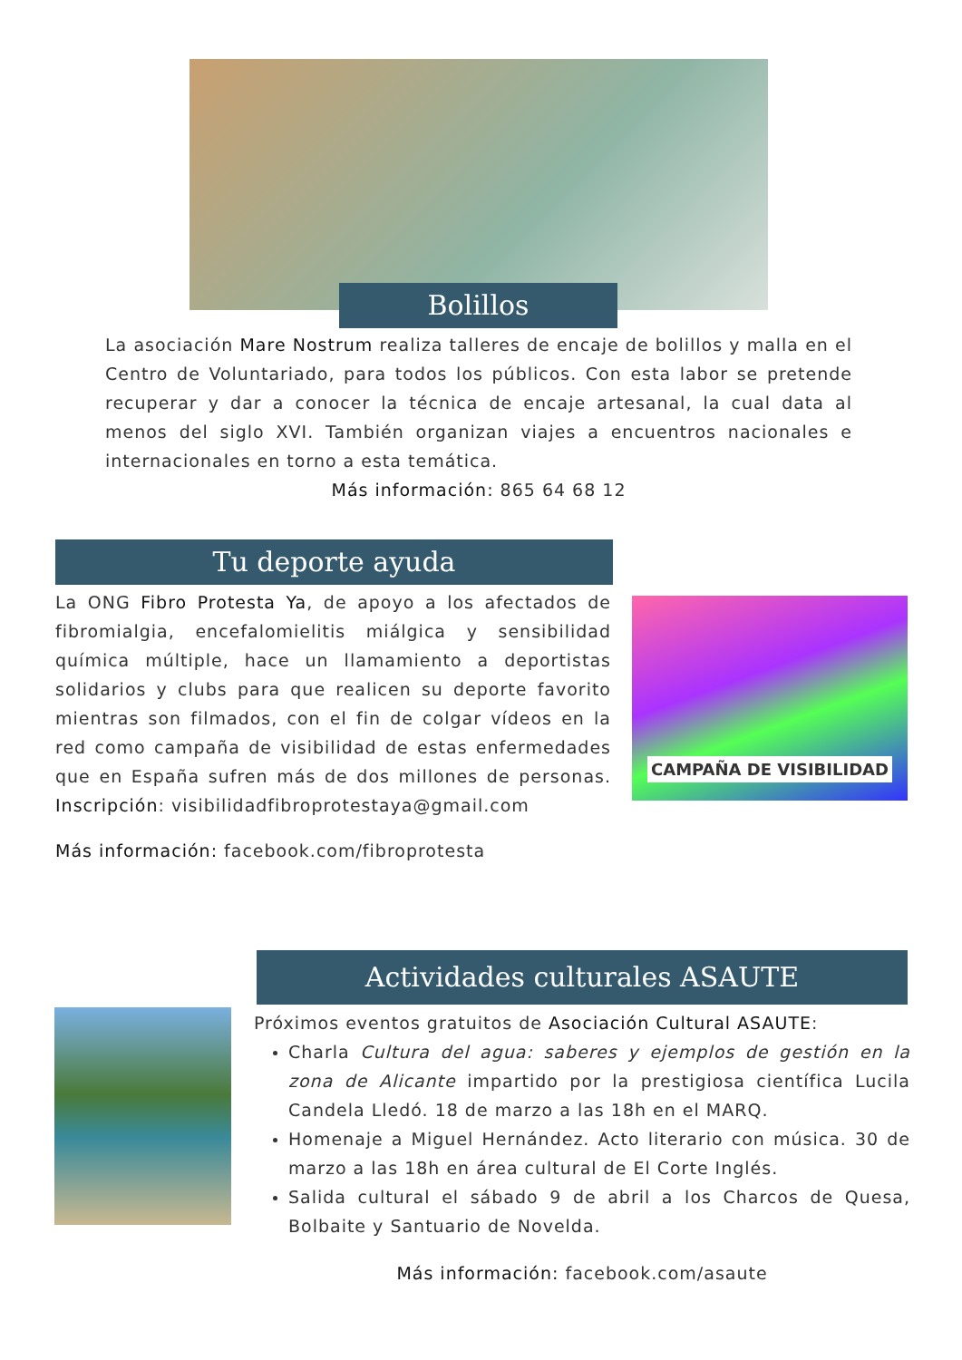Bolillos
La asociación Mare Nostrum realiza talleres de encaje de bolillos y malla en el Centro de Voluntariado, para todos los públicos. Con esta labor se pretende recuperar y dar a conocer la técnica de encaje artesanal, la cual data al menos del siglo XVI. También organizan viajes a encuentros nacionales e internacionales en torno a esta temática.
Más información: 865 64 68 12
Tu deporte ayuda
La ONG Fibro Protesta Ya, de apoyo a los afectados de fibromialgia, encefalomielitis miálgica y sensibilidad química múltiple, hace un llamamiento a deportistas solidarios y clubs para que realicen su deporte favorito mientras son filmados, con el fin de colgar vídeos en la red como campaña de visibilidad de estas enfermedades que en España sufren más de dos millones de personas. Inscripción: visibilidadfibroprotestaya@gmail.com
Más información: facebook.com/fibroprotesta
CAMPAÑA DE VISIBILIDAD
Actividades culturales ASAUTE
Próximos eventos gratuitos de Asociación Cultural ASAUTE:
Charla Cultura del agua: saberes y ejemplos de gestión en la zona de Alicante impartido por la prestigiosa científica Lucila Candela Lledó. 18 de marzo a las 18h en el MARQ.
Homenaje a Miguel Hernández. Acto literario con música. 30 de marzo a las 18h en área cultural de El Corte Inglés.
Salida cultural el sábado 9 de abril a los Charcos de Quesa, Bolbaite y Santuario de Novelda.
Más información: facebook.com/asaute